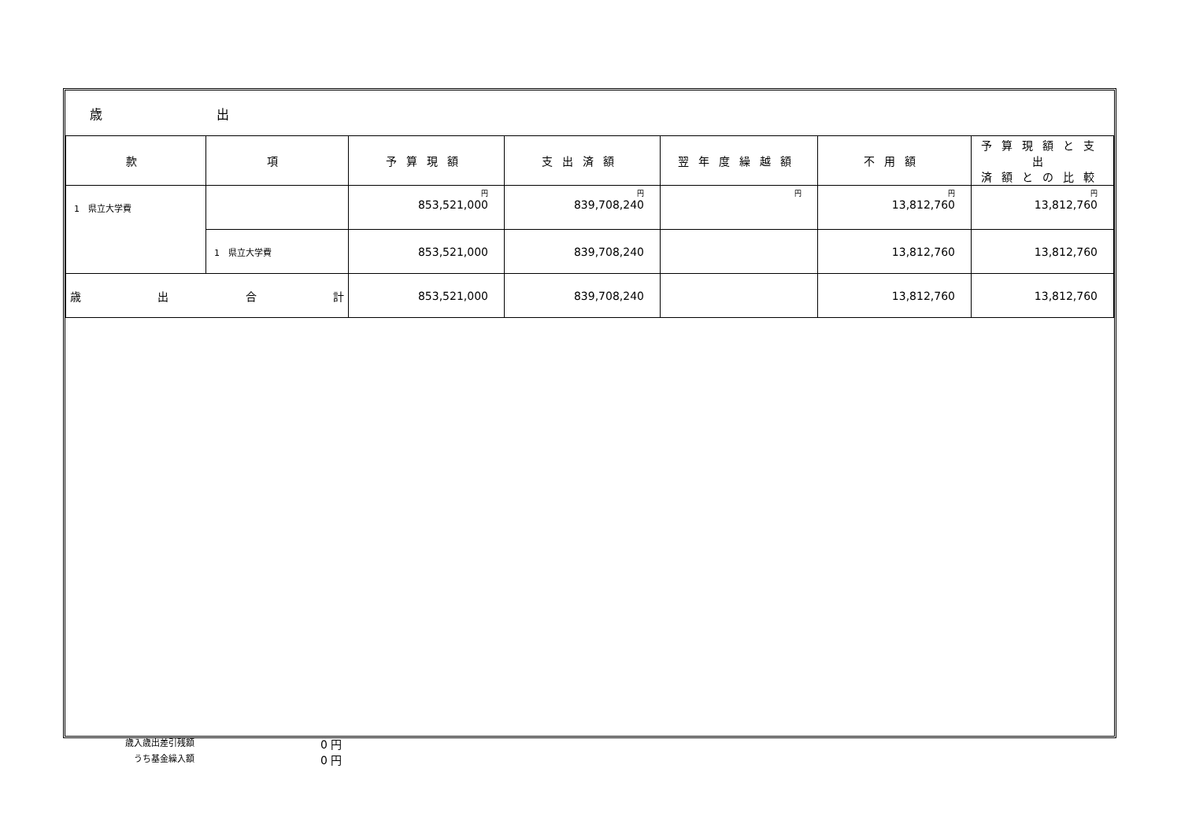| 歳 出 | | | | | | |
| 款 | 項 | 予算現額 | 支出済額 | 翌年度繰越額 | 不用額 | 予算現額と支出 済額との比較 |
| 1 県立大学費 | | 円 853,521,000 | 円 839,708,240 | 円 | 円 13,812,760 | 円 13,812,760 |
| | 1 県立大学費 | 853,521,000 | 839,708,240 | | 13,812,760 | 13,812,760 |
| 歳 出 合 計 | | 853,521,000 | 839,708,240 | | 13,812,760 | 13,812,760 |
歳入歳出差引残額 0 円
うち基金繰入額 0 円